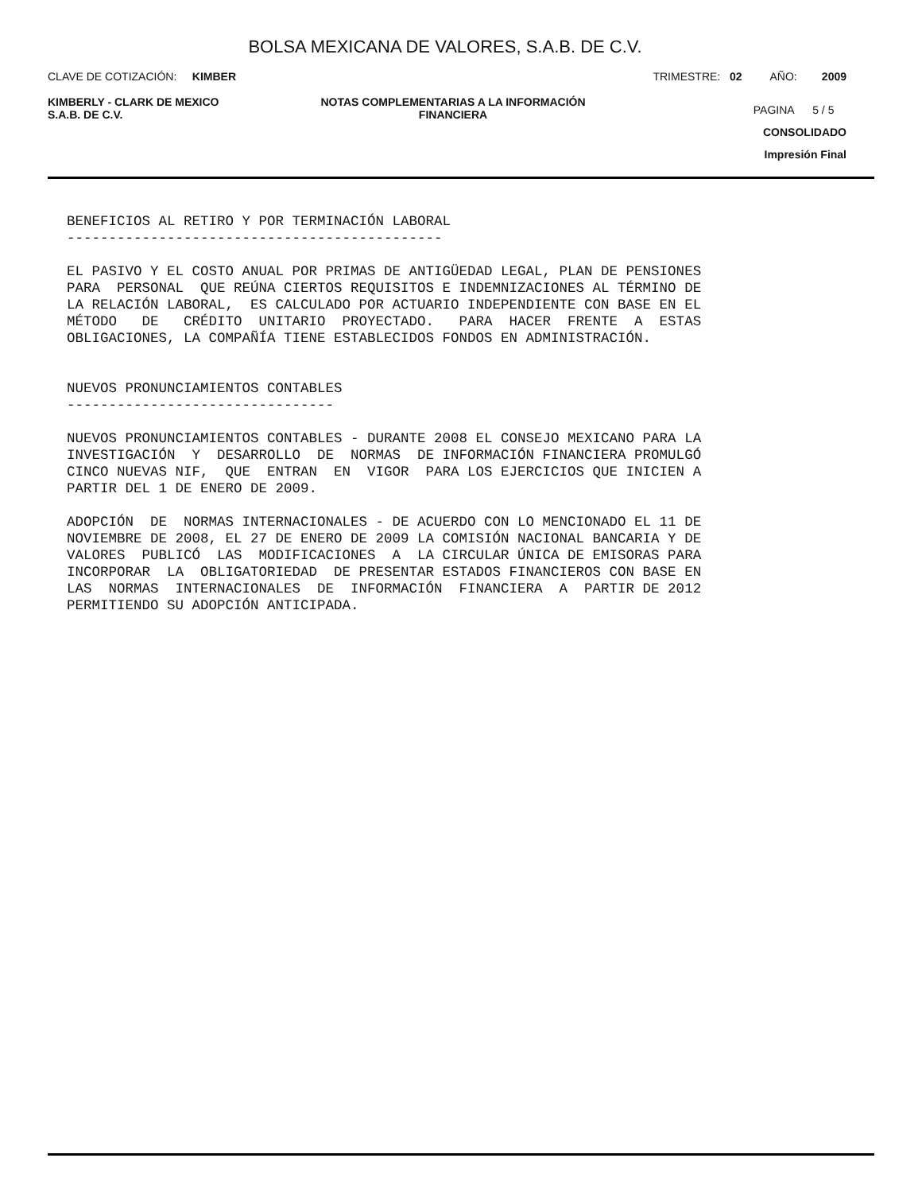BOLSA MEXICANA DE VALORES, S.A.B. DE C.V.
CLAVE DE COTIZACIÓN: KIMBER TRIMESTRE: 02 AÑO: 2009
KIMBERLY - CLARK DE MEXICO
S.A.B. DE C.V.
NOTAS COMPLEMENTARIAS A LA INFORMACIÓN
FINANCIERA
PAGINA 5 / 5
CONSOLIDADO
Impresión Final
BENEFICIOS AL RETIRO Y POR TERMINACIÓN LABORAL --------------------------------------------- EL PASIVO Y EL COSTO ANUAL POR PRIMAS DE ANTIGÜEDAD LEGAL, PLAN DE PENSIONES PARA PERSONAL QUE REÚNA CIERTOS REQUISITOS E INDEMNIZACIONES AL TÉRMINO DE LA RELACIÓN LABORAL, ES CALCULADO POR ACTUARIO INDEPENDIENTE CON BASE EN EL MÉTODO DE CRÉDITO UNITARIO PROYECTADO. PARA HACER FRENTE A ESTAS OBLIGACIONES, LA COMPAÑÍA TIENE ESTABLECIDOS FONDOS EN ADMINISTRACIÓN. NUEVOS PRONUNCIAMIENTOS CONTABLES -------------------------------- NUEVOS PRONUNCIAMIENTOS CONTABLES - DURANTE 2008 EL CONSEJO MEXICANO PARA LA INVESTIGACIÓN Y DESARROLLO DE NORMAS DE INFORMACIÓN FINANCIERA PROMULGÓ CINCO NUEVAS NIF, QUE ENTRAN EN VIGOR PARA LOS EJERCICIOS QUE INICIEN A PARTIR DEL 1 DE ENERO DE 2009. ADOPCIÓN DE NORMAS INTERNACIONALES - DE ACUERDO CON LO MENCIONADO EL 11 DE NOVIEMBRE DE 2008, EL 27 DE ENERO DE 2009 LA COMISIÓN NACIONAL BANCARIA Y DE VALORES PUBLICÓ LAS MODIFICACIONES A LA CIRCULAR ÚNICA DE EMISORAS PARA INCORPORAR LA OBLIGATORIEDAD DE PRESENTAR ESTADOS FINANCIEROS CON BASE EN LAS NORMAS INTERNACIONALES DE INFORMACIÓN FINANCIERA A PARTIR DE 2012 PERMITIENDO SU ADOPCIÓN ANTICIPADA.